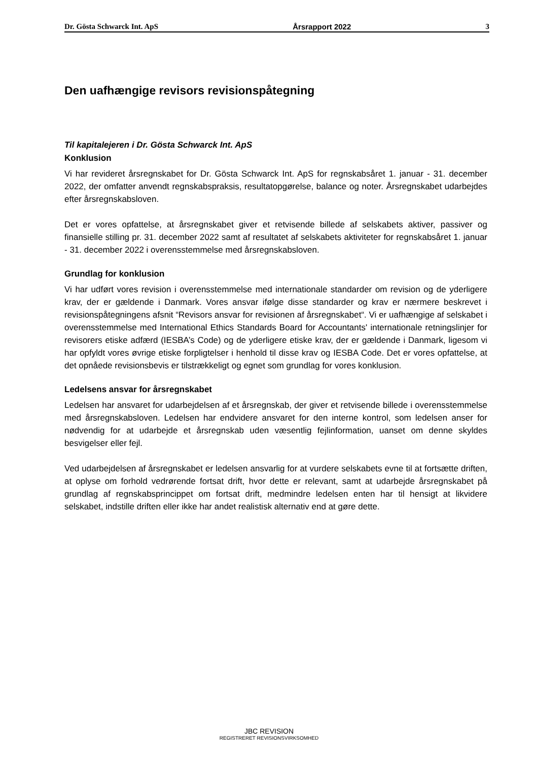Dr. Gösta Schwarck Int. ApS Årsrapport 2022 3
Den uafhængige revisors revisionspåtegning
Til kapitalejeren i Dr. Gösta Schwarck Int. ApS
Konklusion
Vi har revideret årsregnskabet for Dr. Gösta Schwarck Int. ApS for regnskabsåret 1. januar - 31. december 2022, der omfatter anvendt regnskabspraksis, resultatopgørelse, balance og noter. Årsregnskabet udarbejdes efter årsregnskabsloven.
Det er vores opfattelse, at årsregnskabet giver et retvisende billede af selskabets aktiver, passiver og finansielle stilling pr. 31. december 2022 samt af resultatet af selskabets aktiviteter for regnskabsåret 1. januar - 31. december 2022 i overensstemmelse med årsregnskabsloven.
Grundlag for konklusion
Vi har udført vores revision i overensstemmelse med internationale standarder om revision og de yderligere krav, der er gældende i Danmark. Vores ansvar ifølge disse standarder og krav er nærmere beskrevet i revisionspåtegningens afsnit “Revisors ansvar for revisionen af årsregnskabet“. Vi er uafhængige af selskabet i overensstemmelse med International Ethics Standards Board for Accountants' internationale retningslinjer for revisorers etiske adfærd (IESBA’s Code) og de yderligere etiske krav, der er gældende i Danmark, ligesom vi har opfyldt vores øvrige etiske forpligtelser i henhold til disse krav og IESBA Code. Det er vores opfattelse, at det opnåede revisionsbevis er tilstrækkeligt og egnet som grundlag for vores konklusion.
Ledelsens ansvar for årsregnskabet
Ledelsen har ansvaret for udarbejdelsen af et årsregnskab, der giver et retvisende billede i overensstemmelse med årsregnskabsloven. Ledelsen har endvidere ansvaret for den interne kontrol, som ledelsen anser for nødvendig for at udarbejde et årsregnskab uden væsentlig fejlinformation, uanset om denne skyldes besvigelser eller fejl.
Ved udarbejdelsen af årsregnskabet er ledelsen ansvarlig for at vurdere selskabets evne til at fortsætte driften, at oplyse om forhold vedrørende fortsat drift, hvor dette er relevant, samt at udarbejde årsregnskabet på grundlag af regnskabsprincippet om fortsat drift, medmindre ledelsen enten har til hensigt at likvidere selskabet, indstille driften eller ikke har andet realistisk alternativ end at gøre dette.
JBC REVISION
REGISTRERET REVISIONSVIRKSOMHED